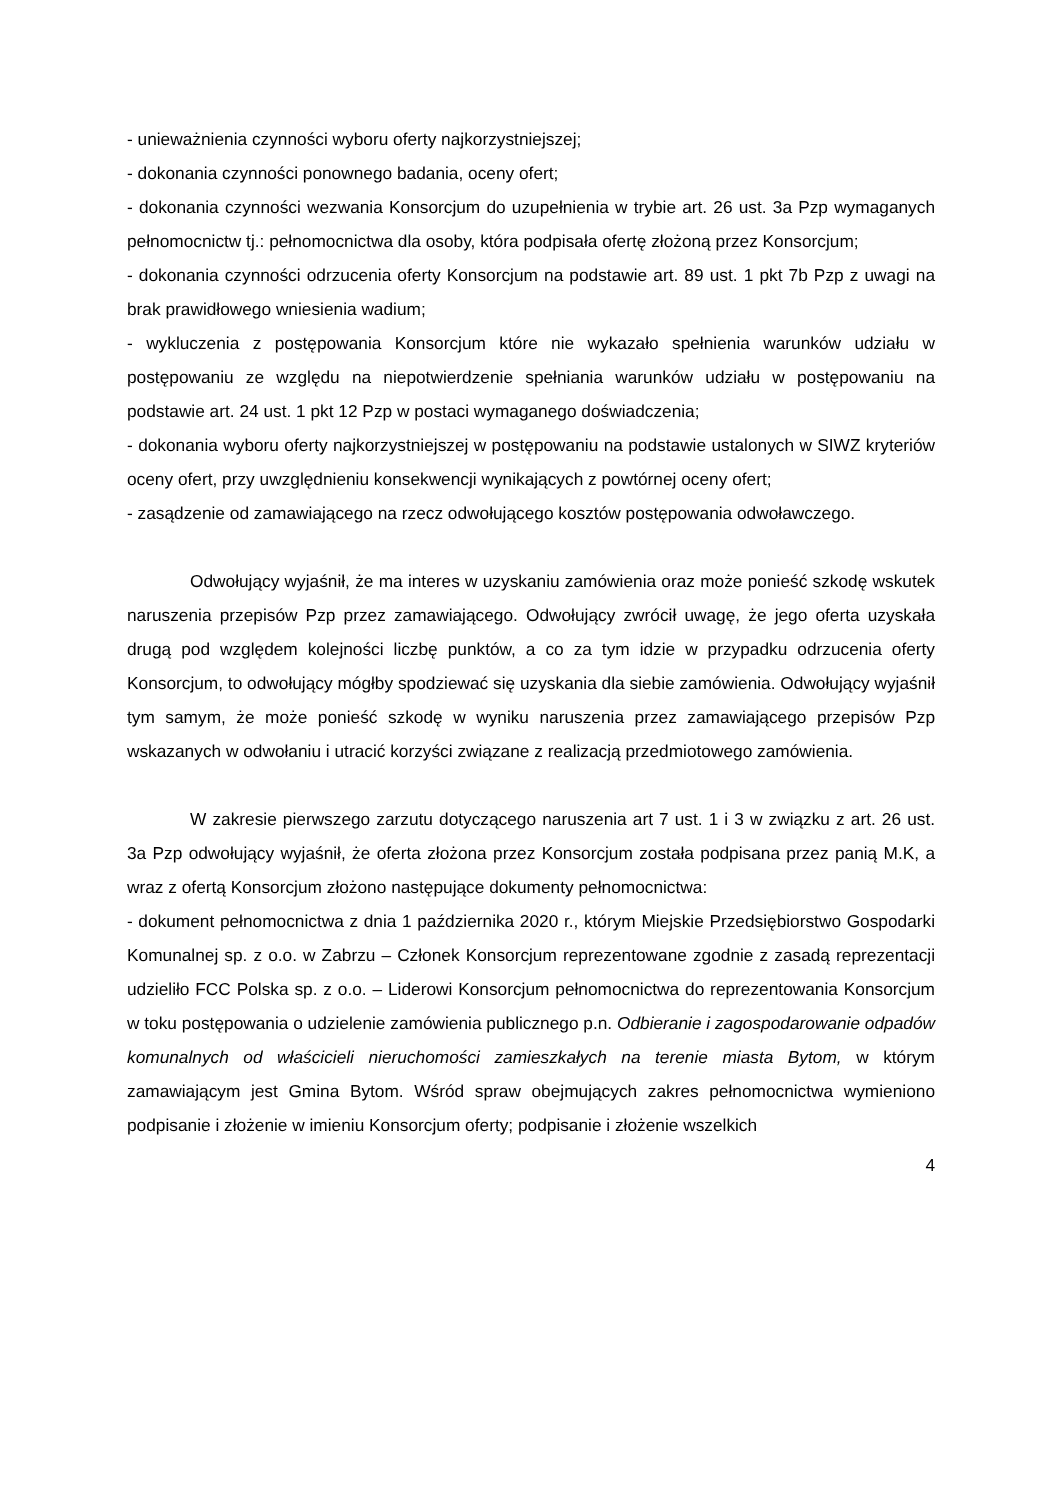- unieważnienia czynności wyboru oferty najkorzystniejszej;
- dokonania czynności ponownego badania, oceny ofert;
- dokonania czynności wezwania Konsorcjum do uzupełnienia w trybie art. 26 ust. 3a Pzp wymaganych pełnomocnictw tj.: pełnomocnictwa dla osoby, która podpisała ofertę złożoną przez Konsorcjum;
- dokonania czynności odrzucenia oferty Konsorcjum na podstawie art. 89 ust. 1 pkt 7b Pzp z uwagi na brak prawidłowego wniesienia wadium;
- wykluczenia z postępowania Konsorcjum które nie wykazało spełnienia warunków udziału w postępowaniu ze względu na niepotwierdzenie spełniania warunków udziału w postępowaniu na podstawie art. 24 ust. 1 pkt 12 Pzp w postaci wymaganego doświadczenia;
- dokonania wyboru oferty najkorzystniejszej w postępowaniu na podstawie ustalonych w SIWZ kryteriów oceny ofert, przy uwzględnieniu konsekwencji wynikających z powtórnej oceny ofert;
- zasądzenie od zamawiającego na rzecz odwołującego kosztów postępowania odwoławczego.
Odwołujący wyjaśnił, że ma interes w uzyskaniu zamówienia oraz może ponieść szkodę wskutek naruszenia przepisów Pzp przez zamawiającego. Odwołujący zwrócił uwagę, że jego oferta uzyskała drugą pod względem kolejności liczbę punktów, a co za tym idzie w przypadku odrzucenia oferty Konsorcjum, to odwołujący mógłby spodziewać się uzyskania dla siebie zamówienia. Odwołujący wyjaśnił tym samym, że może ponieść szkodę w wyniku naruszenia przez zamawiającego przepisów Pzp wskazanych w odwołaniu i utracić korzyści związane z realizacją przedmiotowego zamówienia.
W zakresie pierwszego zarzutu dotyczącego naruszenia art 7 ust. 1 i 3 w związku z art. 26 ust. 3a Pzp odwołujący wyjaśnił, że oferta złożona przez Konsorcjum została podpisana przez panią M.K, a wraz z ofertą Konsorcjum złożono następujące dokumenty pełnomocnictwa:
- dokument pełnomocnictwa z dnia 1 października 2020 r., którym Miejskie Przedsiębiorstwo Gospodarki Komunalnej sp. z o.o. w Zabrzu – Członek Konsorcjum reprezentowane zgodnie z zasadą reprezentacji udzieliło FCC Polska sp. z o.o. – Liderowi Konsorcjum pełnomocnictwa do reprezentowania Konsorcjum w toku postępowania o udzielenie zamówienia publicznego p.n. Odbieranie i zagospodarowanie odpadów komunalnych od właścicieli nieruchomości zamieszkałych na terenie miasta Bytom, w którym zamawiającym jest Gmina Bytom. Wśród spraw obejmujących zakres pełnomocnictwa wymieniono podpisanie i złożenie w imieniu Konsorcjum oferty; podpisanie i złożenie wszelkich
4